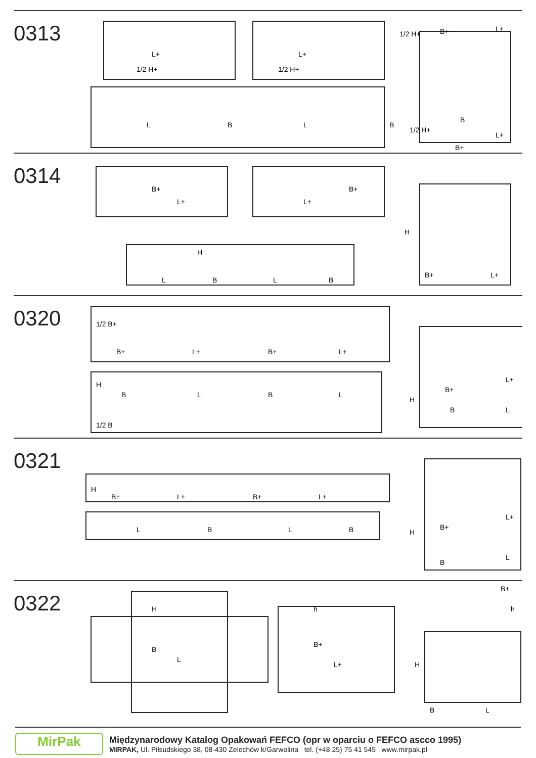0313
L+
1/2 H+
L+
1/2 H+
L
B
L
B
1/2 H+
B+
L+
1/2 H+
B
L+
B+
0314
B+
L+
B+
L+
H
L
B
L
B
H
B+
L+
0320
1/2 B+
B+
L+
B+
L+
B
L
B
L
1/2 B
H
B+
L+
H
B
L
0321
H
B+
L+
B+
L+
L
B
L
B
B+
L+
H
B
L
0322
H
B
L
h
B+
L+
B+
h
H
B
L
MirPak
Międzynarodowy Katalog Opakowań FEFCO (opr w oparciu o FEFCO ascco 1995)
MIRPAK, Ul. Piłsudskiego 38, 08-430 Żelechów k/Garwolina tel. (+48 25) 75 41 545 www.mirpak.pl